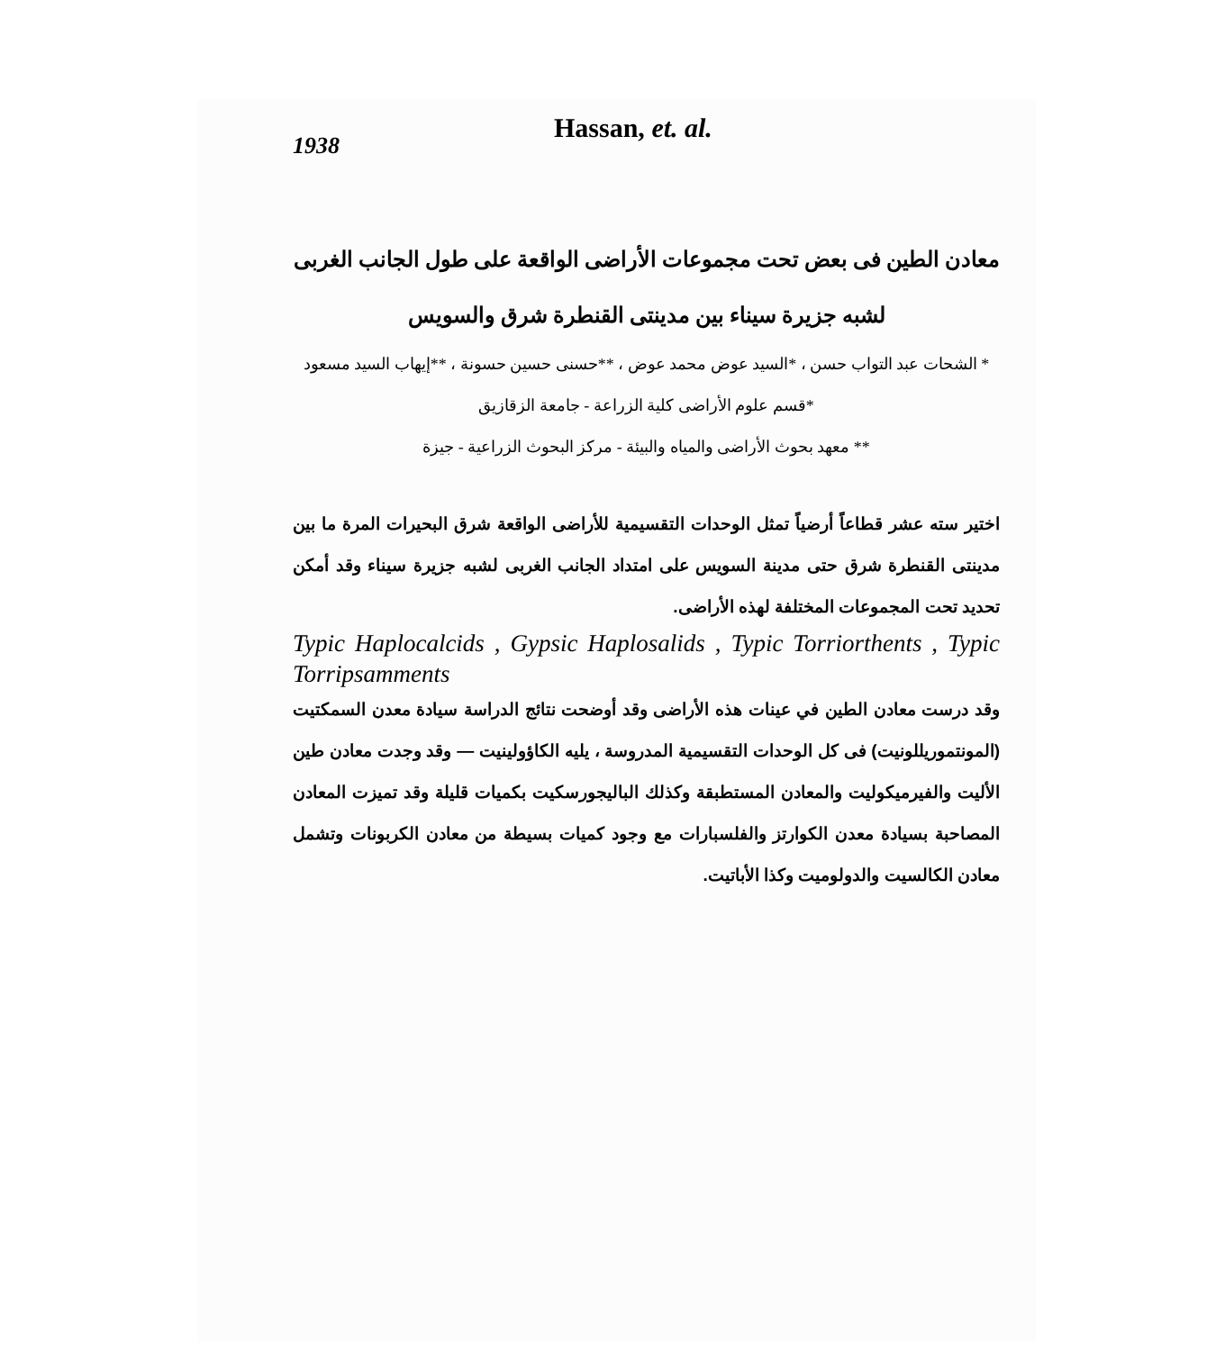1938
Hassan, et. al.
معادن الطين فى بعض تحت مجموعات الأراضى الواقعة على طول الجانب الغربى
لشبه جزيرة سيناء بين مدينتى القنطرة شرق والسويس
* الشحات عبد التواب حسن ، *السيد عوض محمد عوض ، **حسنى حسين حسونة ، **إيهاب السيد مسعود
*قسم علوم الأراضى كلية الزراعة - جامعة الزقازيق
** معهد بحوث الأراضى والمياه والبيئة - مركز البحوث الزراعية - جيزة
اختير سته عشر قطاعاً أرضياً تمثل الوحدات التقسيمية للأراضى الواقعة شرق البحيرات المرة ما بين مدينتى القنطرة شرق حتى مدينة السويس على امتداد الجانب الغربى لشبه جزيرة سيناء وقد أمكن تحديد تحت المجموعات المختلفة لهذه الأراضى.
Typic Haplocalcids , Gypsic Haplosalids , Typic Torriorthents , Typic Torripsamments
وقد درست معادن الطين في عينات هذه الأراضى وقد أوضحت نتائج الدراسة سيادة معدن السمكتيت (المونتموريللونيت) فى كل الوحدات التقسيمية المدروسة ، يليه الكاؤولينيت — وقد وجدت معادن طين الأليت والفيرميكوليت والمعادن المستطبقة وكذلك الباليجورسكيت بكميات قليلة وقد تميزت المعادن المصاحبة بسيادة معدن الكوارتز والفلسبارات مع وجود كميات بسيطة من معادن الكربونات وتشمل معادن الكالسيت والدولوميت وكذا الأباتيت.